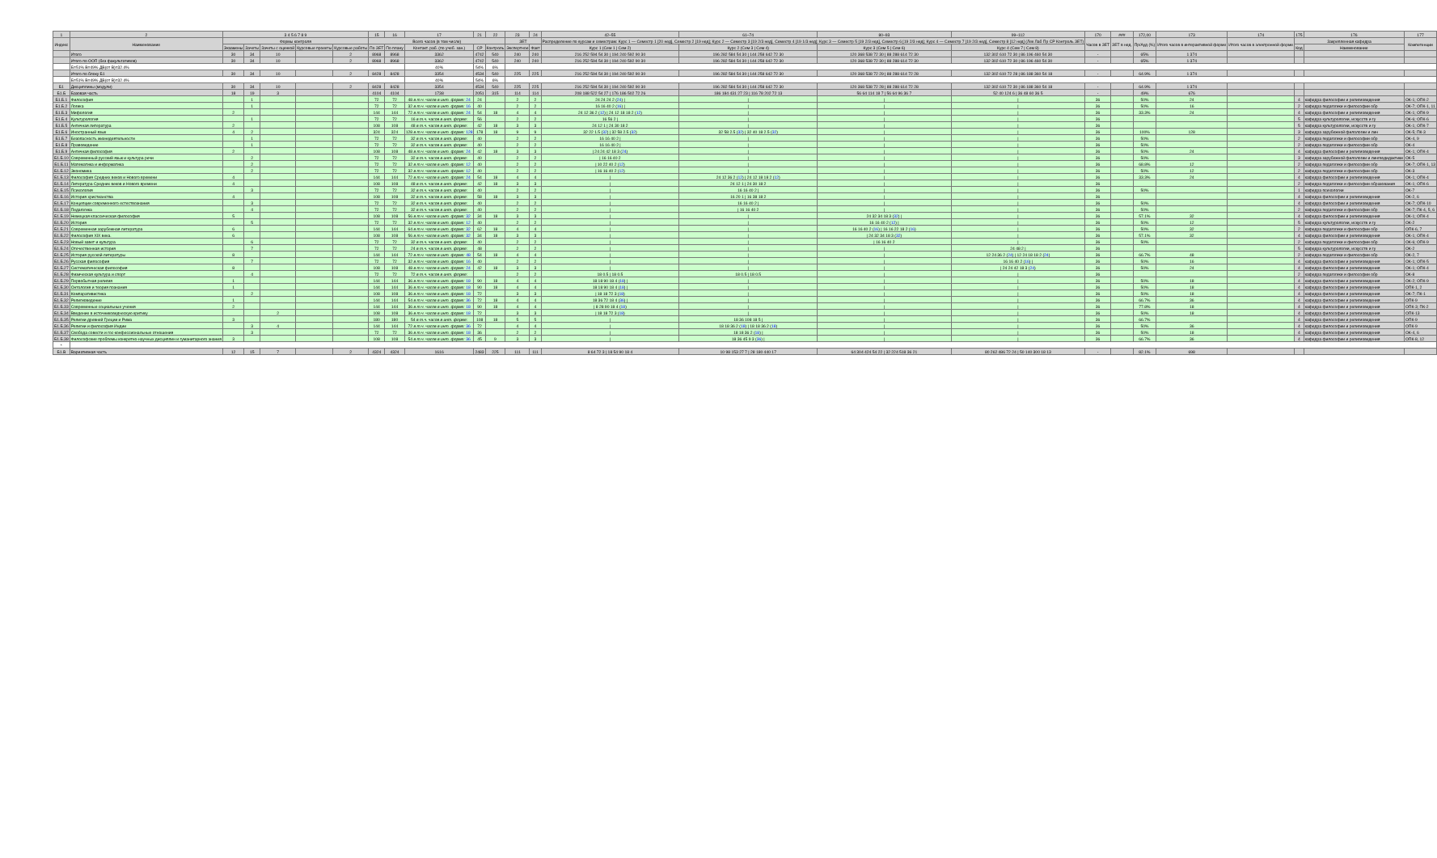| 1 | 2 | 3 4 5 6 7 8 9 | | | | | 15 | 16 | 17 | 21 | 22 | 23 | 24 | 42–55 | 61–74 | 80–93 | 99–112 | 170 | ### | 172,00 | 173 | 174 | 175 | 176 | 177 |
| --- | --- | --- | --- | --- | --- | --- | --- | --- | --- | --- | --- | --- | --- | --- | --- | --- | --- | --- | --- | --- | --- | --- | --- | --- | --- |
| Индекс | Наименование | Формы контроля | | | | | Всего часов (в том числе) | | | | | ЗЕТ | | Распределение по курсам и семестрам: Курс 1 — Семестр 1 [20 нед], Семестр 2 [19 нед]; Курс 2 — Семестр 3 [19 2/3 нед], Семестр 4 [19 1/3 нед]; Курс 3 — Семестр 5 [19 2/3 нед], Семестр 6 [19 2/3 нед]; Курс 4 — Семестр 7 [19 2/3 нед], Семестр 8 [12 нед] (Лек Лаб Пр СР Контроль ЗЕТ) | | | | Часов в ЗЕТ | ЗЕТ в нед. | Пр/Ауд (%) | Итого часов в интерактивной форме | Итого часов в электронной форме | Закрепленная кафедра | | Компетенции |
| | | Экзамены | Зачеты | Зачеты с оценкой | Курсовые проекты | Курсовые работы | По ЗЕТ | По плану | Контакт. раб. (по учеб. зан.) | СР | Контроль | Экспертное | Факт | Курс 1 (Сем 1 / Сем 2) | Курс 2 (Сем 3 / Сем 4) | Курс 3 (Сем 5 / Сем 6) | Курс 4 (Сем 7 / Сем 8) | | | | | | Код | Наименование | |
| | Итого | 30 | 34 | 10 | | 2 | 8968 | 8968 | 3362 | 4742 | 540 | 240 | 240 | 216 252 594 54 30 / 194 240 592 90 30 | 196 282 584 54 30 / 144 258 642 72 30 | 120 368 538 72 30 / 88 288 614 72 30 | 132 302 610 72 30 / 86 196 460 54 30 | - | | 65% | 1 374 | | | | |
| | Итого по ООП (без факультативов) | 30 | 34 | 10 | | 2 | 8968 | 8968 | 3362 | 4742 | 540 | 240 | 240 | 216 252 594 54 30 / 194 240 592 90 30 | 196 282 584 54 30 / 144 258 642 72 30 | 120 368 538 72 30 / 88 288 614 72 30 | 132 302 610 72 30 / 86 196 460 54 30 | - | | 65% | 1 374 | | | | |
| | Б=51% В=49% ДВ(от В)=32.4% | | | | | | | | 40% | 54% | 6% | | | | | | | | | | | | | | |
| | Итого по блоку Б1 | 30 | 34 | 10 | | 2 | 8428 | 8428 | 3354 | 4534 | 540 | 225 | 225 | 216 252 594 54 30 / 194 240 592 90 30 | 196 282 584 54 30 / 144 258 642 72 30 | 120 368 538 72 29 / 88 288 614 72 28 | 132 302 610 72 28 / 86 188 360 54 18 | - | | 64.9% | 1 374 | | | | |
| | Б=51% В=49% ДВ(от В)=32.4% | | | | | | | | 40% | 54% | 6% | | | | | | | | | | | | | | |
| Б1 | Дисциплины (модули) | 30 | 34 | 10 | | 2 | 8428 | 8428 | 3354 | 4534 | 540 | 225 | 225 | 216 252 594 54 30 / 194 240 592 90 30 | 196 282 584 54 30 / 144 258 642 72 30 | 120 368 538 72 28 / 88 288 614 72 28 | 132 302 610 72 30 / 86 188 360 54 18 | - | | 64.9% | 1 374 | | | | |
| Б1.Б | Базовая часть | 18 | 19 | 3 | | | 4104 | 4104 | 1738 | 2051 | 315 | 114 | 114 | 208 188 522 54 27 / 176 186 502 72 26 | 186 184 431 27 23 / 116 78 202 72 13 | 56 64 114 18 7 / 56 64 96 36 7 | 52 40 124 6 / 36 48 60 36 5 | - | | 49% | 676 | | | | |
| Б1.Б.1 | Философия | | 1 | | | | 72 | 72 | 48 в т.ч. часов в инт. форме: 24 | 24 | | 2 | 2 | 24 24 24 2 ( 24 ) / | / | / | / | 36 | | 50% | 24 | | 4 | кафедра философии и религиоведения | ОК-1; ОПК-2 |
| Б1.Б.2 | Логика | | 1 | | | | 72 | 72 | 32 в т.ч. часов в инт. форме: 16 | 40 | | 2 | 2 | 16 16 40 2 ( 16 ) / | / | / | / | 36 | | 50% | 16 | | 2 | кафедра педагогики и философии обр | ОК-7; ОПК-1, 11 |
| Б1.Б.3 | Мифология | 2 | | | | | 144 | 144 | 72 в т.ч. часов в инт. форме: 24 | 54 | 18 | 4 | 4 | 24 12 36 2 ( 12 ) / 24 12 18 18 2 ( 12 ) | / | / | / | 36 | | 33.3% | 24 | | 4 | кафедра философии и религиоведения | ОК-1; ОПК-9 |
| Б1.Б.4 | Культурология | | 1 | | | | 72 | 72 | 16 в т.ч. часов в инт. форме: | 56 | | 2 | 2 | 16 56 2 / | / | / | / | 36 | | | | | 5 | кафедра культурологии, искусств и гу | ОК-6; ОПК-6 |
| Б1.Б.5 | Античная литература | 2 | | | | | 108 | 108 | 48 в т.ч. часов в инт. форме: | 42 | 18 | 3 | 3 | 24 12 1 / 24 30 18 2 | / | / | / | 36 | | | | | 5 | кафедра культурологии, искусств и гу | ОК-1; ОПК-7 |
| Б1.Б.6 | Иностранный язык | 4 | 2 | | | | 324 | 324 | 128 в т.ч. часов в инт. форме: 128 | 178 | 18 | 9 | 9 | 32 22 1.5 ( 32 ) / 32 58 2.5 ( 32 ) | 32 58 2.5 ( 32 ) / 32 40 18 2.5 ( 32 ) | / | / | 36 | | 100% | 128 | | 3 | кафедра зарубежной филологии и лин | ОК-5; ПК-3 |
| Б1.Б.7 | Безопасность жизнедеятельности | | 1 | | | | 72 | 72 | 32 в т.ч. часов в инт. форме: | 40 | | 2 | 2 | 16 16 40 2 / | / | / | / | 36 | | 50% | | | 2 | кафедра педагогики и философии обр | ОК-4, 9 |
| Б1.Б.8 | Правоведение | | 1 | | | | 72 | 72 | 32 в т.ч. часов в инт. форме: | 40 | | 2 | 2 | 16 16 40 2 / | / | / | / | 36 | | 50% | | | 2 | кафедра педагогики и философии обр | ОК-4 |
| Б1.Б.9 | Античная философия | 2 | | | | | 108 | 108 | 48 в т.ч. часов в инт. форме: 24 | 42 | 18 | 3 | 3 | / 24 24 42 18 3 ( 24 ) | / | / | / | 36 | | 50% | 24 | | 4 | кафедра философии и религиоведения | ОК-1; ОПК-4 |
| Б1.Б.10 | Современный русский язык и культура речи | | 2 | | | | 72 | 72 | 32 в т.ч. часов в инт. форме: | 40 | | 2 | 2 | / 16 16 40 2 | / | / | / | 36 | | 50% | | | 3 | кафедра зарубежной филологии и лингводидактики | ОК-5 |
| Б1.Б.11 | Математика и информатика | | 2 | | | | 72 | 72 | 32 в т.ч. часов в инт. форме: 12 | 40 | | 2 | 2 | / 10 22 40 2 ( 12 ) | / | / | / | 36 | | 68.8% | 12 | | 2 | кафедра педагогики и философии обр | ОК-7; ОПК-1, 13 |
| Б1.Б.12 | Экономика | | 2 | | | | 72 | 72 | 32 в т.ч. часов в инт. форме: 12 | 40 | | 2 | 2 | / 16 16 40 2 ( 12 ) | / | / | / | 36 | | 50% | 12 | | 2 | кафедра педагогики и философии обр | ОК-3 |
| Б1.Б.13 | Философия Средних веков и Нового времени | 4 | | | | | 144 | 144 | 72 в т.ч. часов в инт. форме: 24 | 54 | 18 | 4 | 4 | / | 24 12 36 2 ( 12 ) / 24 12 18 18 2 ( 12 ) | / | / | 36 | | 33.3% | 24 | | 4 | кафедра философии и религиоведения | ОК-1; ОПК-4 |
| Б1.Б.14 | Литература Средних веков и Нового времени | 4 | | | | | 108 | 108 | 48 в т.ч. часов в инт. форме: | 42 | 18 | 3 | 3 | / | 24 12 1 / 24 30 18 2 | / | / | 36 | | | | | 2 | кафедра педагогики и философии образования | ОК-1; ОПК-6 |
| Б1.Б.15 | Психология | | 3 | | | | 72 | 72 | 32 в т.ч. часов в инт. форме: | 40 | | 2 | 2 | / | 16 16 40 2 / | / | / | 36 | | 50% | | | 1 | кафедра психологии | ОК-7 |
| Б1.Б.16 | История христианства | 4 | | | | | 108 | 108 | 32 в т.ч. часов в инт. форме: | 58 | 18 | 3 | 3 | / | 16 20 1 / 16 38 18 2 | / | / | 36 | | | | | 4 | кафедра философии и религиоведения | ОК-2, 6 |
| Б1.Б.17 | Концепции современного естествознания | | 3 | | | | 72 | 72 | 32 в т.ч. часов в инт. форме: | 40 | | 2 | 2 | / | 16 16 40 2 / | / | / | 36 | | 50% | | | 4 | кафедра философии и религиоведения | ОК-7; ОПК-10 |
| Б1.Б.18 | Педагогика | | 4 | | | | 72 | 72 | 32 в т.ч. часов в инт. форме: | 40 | | 2 | 2 | / | / 16 16 40 2 | / | / | 36 | | 50% | | | 2 | кафедра педагогики и философии обр | ОК-7; ПК-4, 5, 6 |
| Б1.Б.19 | Немецкая классическая философия | 5 | | | | | 108 | 108 | 56 в т.ч. часов в инт. форме: 32 | 34 | 18 | 3 | 3 | / | / | 24 32 34 18 3 ( 32 ) / | / | 36 | | 57.1% | 32 | | 4 | кафедра философии и религиоведения | ОК-1; ОПК-4 |
| Б1.Б.20 | История | | 5 | | | | 72 | 72 | 32 в т.ч. часов в инт. форме: 12 | 40 | | 2 | 2 | / | / | 16 16 40 2 ( 12 ) / | / | 36 | | 50% | 12 | | 5 | кафедра культурологии, искусств и гу | ОК-2 |
| Б1.Б.21 | Современная зарубежная литература | 6 | | | | | 144 | 144 | 64 в т.ч. часов в инт. форме: 32 | 62 | 18 | 4 | 4 | / | / | 16 16 40 2 ( 16 ) / 16 16 22 18 2 ( 16 ) | / | 36 | | 50% | 32 | | 2 | кафедра педагогики и философии обр | ОПК-6, 7 |
| Б1.Б.22 | Философия XIX века. | 6 | | | | | 108 | 108 | 56 в т.ч. часов в инт. форме: 32 | 34 | 18 | 3 | 3 | / | / | / 24 32 34 18 3 ( 32 ) | / | 36 | | 57.1% | 32 | | 4 | кафедра философии и религиоведения | ОК-1; ОПК-4 |
| Б1.Б.23 | Новый завет и культура | | 6 | | | | 72 | 72 | 32 в т.ч. часов в инт. форме: | 40 | | 2 | 2 | / | / | / 16 16 40 2 | / | 36 | | 50% | | | 2 | кафедра педагогики и философии обр | ОК-6; ОПК-9 |
| Б1.Б.24 | Отечественная история | | 7 | | | | 72 | 72 | 24 в т.ч. часов в инт. форме: | 48 | | 2 | 2 | / | / | / | 24 48 2 / | 36 | | | | | 5 | кафедра культурологии, искусств и гу | ОК-2 |
| Б1.Б.25 | История русской литературы | 8 | | | | | 144 | 144 | 72 в т.ч. часов в инт. форме: 48 | 54 | 18 | 4 | 4 | / | / | / | 12 24 36 2 ( 24 ) / 12 24 18 18 2 ( 24 ) | 36 | | 66.7% | 48 | | 2 | кафедра педагогики и философии обр | ОК-2, 7 |
| Б1.Б.26 | Русская философия | | 7 | | | | 72 | 72 | 32 в т.ч. часов в инт. форме: 16 | 40 | | 2 | 2 | / | / | / | 16 16 40 2 ( 16 ) / | 36 | | 50% | 16 | | 4 | кафедра философии и религиоведения | ОК-1; ОПК-5 |
| Б1.Б.27 | Систематическая философия | 8 | | | | | 108 | 108 | 48 в т.ч. часов в инт. форме: 24 | 42 | 18 | 3 | 3 | / | / | / | / 24 24 42 18 3 ( 24 ) | 36 | | 50% | 24 | | 4 | кафедра философии и религиоведения | ОК-1; ОПК-4 |
| Б1.Б.28 | Физическая культура и спорт | | 4 | | | | 72 | 72 | 72 в т.ч. часов в инт. форме: | | | 2 | 2 | 18 0.5 / 18 0.5 | 18 0.5 / 18 0.5 | / | / | 36 | | | | | 2 | кафедра педагогики и философии обр | ОК-8 |
| Б1.Б.29 | Первобытная религия | 1 | | | | | 144 | 144 | 36 в т.ч. часов в инт. форме: 18 | 90 | 18 | 4 | 4 | 18 18 90 18 4 ( 18 ) / | / | / | / | 36 | | 50% | 18 | | 4 | кафедра философии и религиоведения | ОК-2; ОПК-9 |
| Б1.Б.30 | Онтология и теория познания | 1 | | | | | 144 | 144 | 36 в т.ч. часов в инт. форме: 18 | 90 | 18 | 4 | 4 | 18 18 90 18 4 ( 18 ) / | / | / | / | 36 | | 50% | 18 | | 4 | кафедра философии и религиоведения | ОПК-1, 2 |
| Б1.Б.31 | Компаративистика | | 2 | | | | 108 | 108 | 36 в т.ч. часов в инт. форме: 18 | 72 | | 3 | 3 | / 18 18 72 3 ( 18 ) | / | / | / | 36 | | 50% | 18 | | 4 | кафедра философии и религиоведения | ОК-7; ПК-1 |
| Б1.Б.32 | Религиоведение | 1 | | | | | 144 | 144 | 54 в т.ч. часов в инт. форме: 36 | 72 | 18 | 4 | 4 | 18 36 72 18 4 ( 36 ) / | / | / | / | 36 | | 66.7% | 36 | | 4 | кафедра философии и религиоведения | ОПК-9 |
| Б1.Б.33 | Современные социальные учения | 2 | | | | | 144 | 144 | 36 в т.ч. часов в инт. форме: 18 | 90 | 18 | 4 | 4 | / 8 28 90 18 4 ( 18 ) | / | / | / | 36 | | 77.8% | 18 | | 4 | кафедра философии и религиоведения | ОПК-3; ПК-2 |
| Б1.Б.34 | Введение в источниковедческую критику | | | 2 | | | 108 | 108 | 36 в т.ч. часов в инт. форме: 18 | 72 | | 3 | 3 | / 18 18 72 3 ( 18 ) | / | / | / | 36 | | 50% | 18 | | 4 | кафедра философии и религиоведения | ОПК-13 |
| Б1.Б.35 | Религии древней Греции и Рима | 3 | | | | | 180 | 180 | 54 в т.ч. часов в инт. форме: | 108 | 18 | 5 | 5 | / | 18 36 108 18 5 / | / | / | 36 | | 66.7% | | | 4 | кафедра философии и религиоведения | ОПК-9 |
| Б1.Б.36 | Религии и философия Индии | | 3 | 4 | | | 144 | 144 | 72 в т.ч. часов в инт. форме: 36 | 72 | | 4 | 4 | / | 18 18 36 2 ( 18 ) / 18 18 36 2 ( 18 ) | / | / | 36 | | 50% | 36 | | 4 | кафедра философии и религиоведения | ОПК-9 |
| Б1.Б.37 | Свобода совести и гос-конфессиональные отношения | | 3 | | | | 72 | 72 | 36 в т.ч. часов в инт. форме: 18 | 36 | | 2 | 2 | / | 18 18 36 2 ( 18 ) / | / | / | 36 | | 50% | 18 | | 4 | кафедра философии и религиоведения | ОК-4, 6 |
| Б1.Б.38 | Философские проблемы конкретно-научных дисциплин и гуманитарного знания | 3 | | | | | 108 | 108 | 54 в т.ч. часов в инт. форме: 36 | 45 | 9 | 3 | 3 | / | 18 36 45 9 3 ( 36 ) / | / | / | 36 | | 66.7% | 36 | | 4 | кафедра философии и религиоведения | ОПК-8, 12 |
| * | | | | | | | | | | | | | | | | | | | | | | | | | |
| Б1.В | Вариативная часть | 12 | 15 | 7 | | 2 | 4324 | 4324 | 1616 | 2483 | 225 | 111 | 111 | 8 64 72 3 / 18 54 90 18 4 | 10 98 153 27 7 / 28 180 440 17 | 64 304 424 54 22 / 32 224 518 36 21 | 80 262 486 72 24 / 50 140 300 18 13 | - | | 82.1% | 698 | | | | |